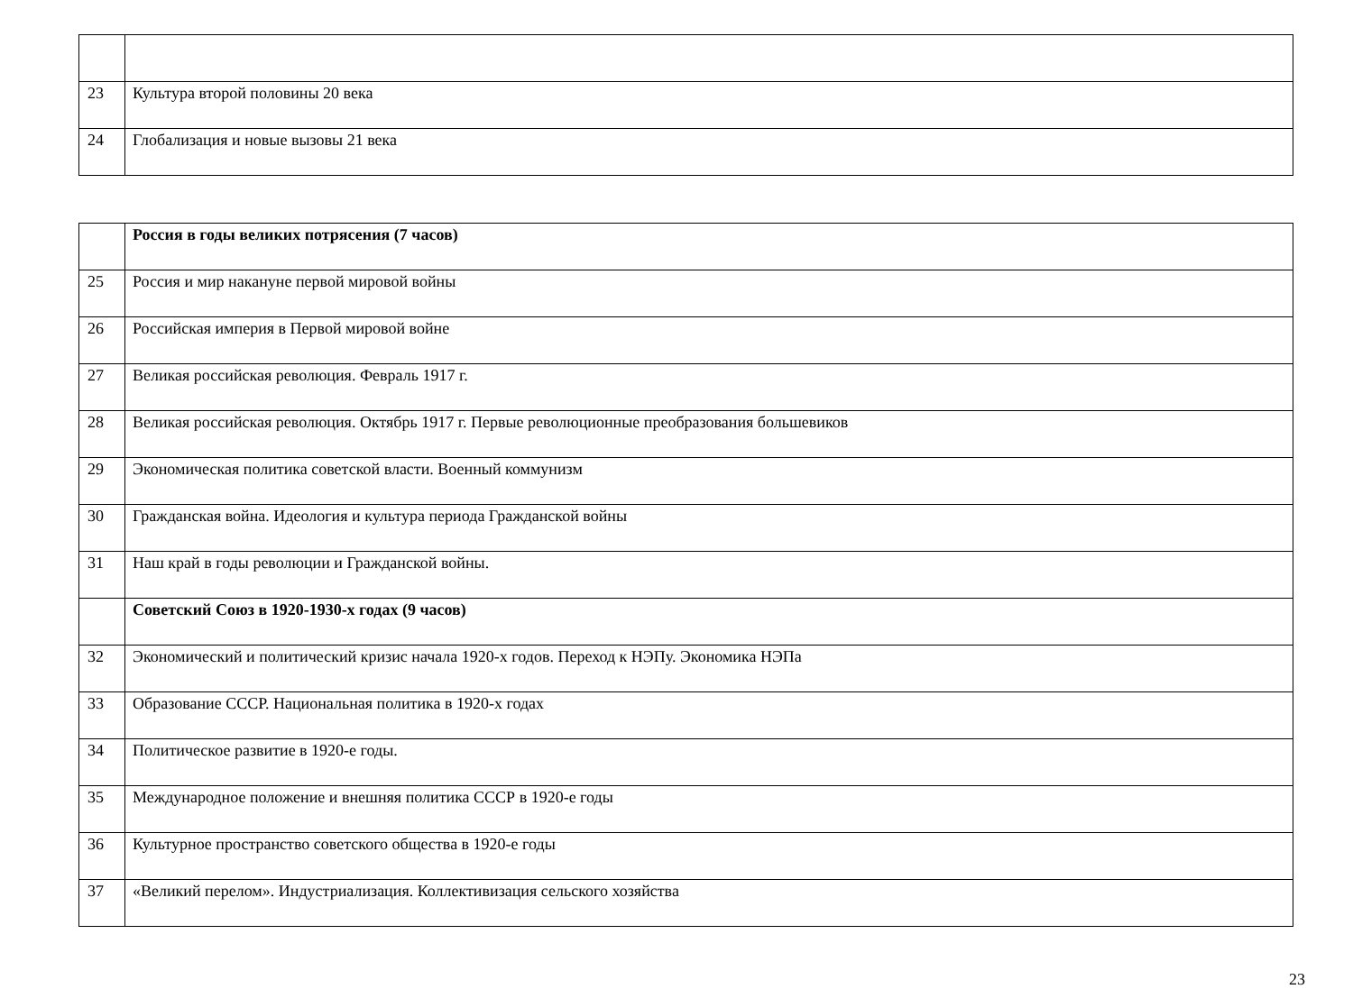| 23 | Культура второй половины 20 века |
| 24 | Глобализация и новые вызовы 21 века |
| | Россия в годы великих потрясения (7 часов) |
| 25 | Россия и мир накануне первой мировой войны |
| 26 | Российская империя в Первой мировой войне |
| 27 | Великая российская революция. Февраль 1917 г. |
| 28 | Великая российская революция. Октябрь 1917 г. Первые революционные преобразования большевиков |
| 29 | Экономическая политика советской власти. Военный коммунизм |
| 30 | Гражданская война. Идеология и культура периода Гражданской войны |
| 31 | Наш край в годы революции и Гражданской войны. |
| | Советский Союз в 1920-1930-х годах (9 часов) |
| 32 | Экономический и политический кризис начала 1920-х годов. Переход к НЭПу. Экономика НЭПа |
| 33 | Образование СССР. Национальная политика в 1920-х годах |
| 34 | Политическое развитие в 1920-е годы. |
| 35 | Международное положение и внешняя политика СССР в 1920-е годы |
| 36 | Культурное пространство советского общества в 1920-е годы |
| 37 | «Великий перелом». Индустриализация. Коллективизация сельского хозяйства |
23